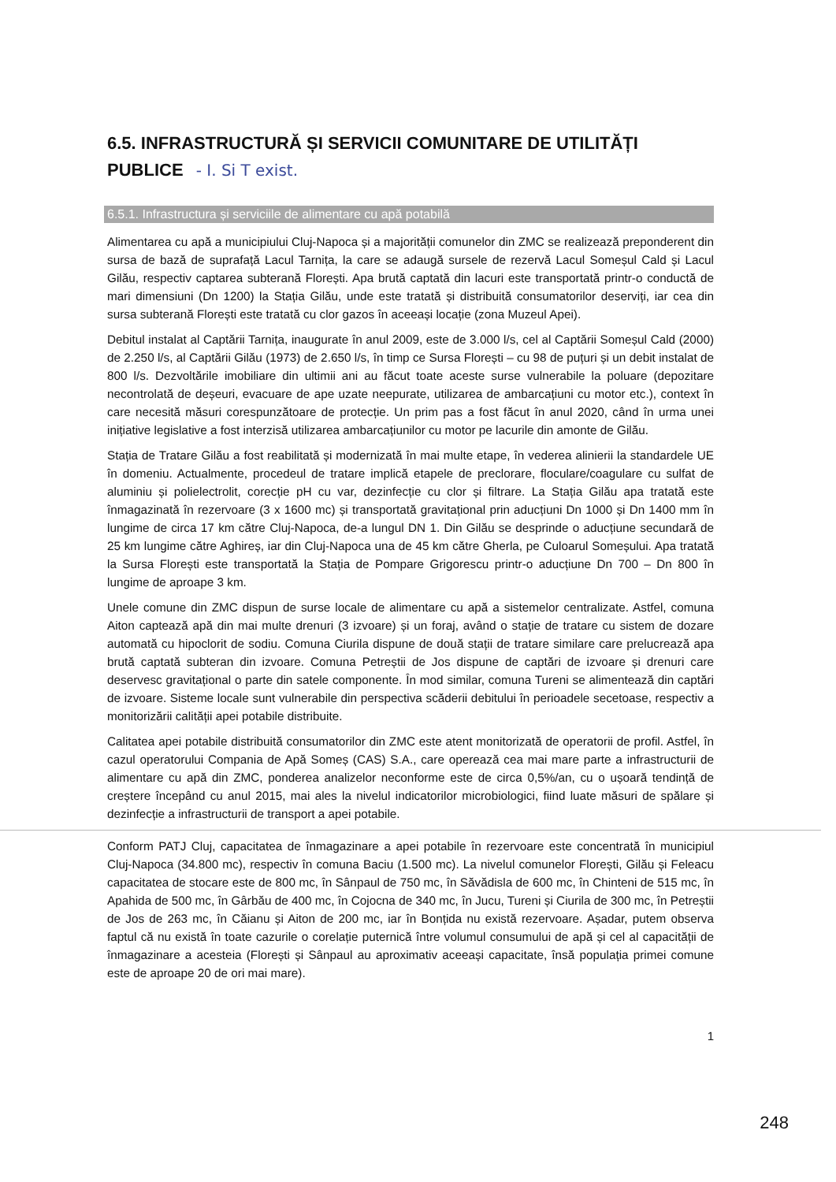6.5. INFRASTRUCTURĂ ȘI SERVICII COMUNITARE DE UTILITĂȚI PUBLICE - I. Si T exist.
6.5.1. Infrastructura și serviciile de alimentare cu apă potabilă
Alimentarea cu apă a municipiului Cluj-Napoca și a majorității comunelor din ZMC se realizează preponderent din sursa de bază de suprafață Lacul Tarnița, la care se adaugă sursele de rezervă Lacul Someșul Cald și Lacul Gilău, respectiv captarea subterană Florești. Apa brută captată din lacuri este transportată printr-o conductă de mari dimensiuni (Dn 1200) la Stația Gilău, unde este tratată și distribuită consumatorilor deserviți, iar cea din sursa subterană Florești este tratată cu clor gazos în aceeași locație (zona Muzeul Apei).
Debitul instalat al Captării Tarnița, inaugurate în anul 2009, este de 3.000 l/s, cel al Captării Someșul Cald (2000) de 2.250 l/s, al Captării Gilău (1973) de 2.650 l/s, în timp ce Sursa Florești – cu 98 de puțuri și un debit instalat de 800 l/s. Dezvoltările imobiliare din ultimii ani au făcut toate aceste surse vulnerabile la poluare (depozitare necontrolată de deșeuri, evacuare de ape uzate neepurate, utilizarea de ambarcațiuni cu motor etc.), context în care necesită măsuri corespunzătoare de protecție. Un prim pas a fost făcut în anul 2020, când în urma unei inițiative legislative a fost interzisă utilizarea ambarcațiunilor cu motor pe lacurile din amonte de Gilău.
Stația de Tratare Gilău a fost reabilitată și modernizată în mai multe etape, în vederea alinierii la standardele UE în domeniu. Actualmente, procedeul de tratare implică etapele de preclorare, floculare/coagulare cu sulfat de aluminiu și polielectrolit, corecție pH cu var, dezinfecție cu clor și filtrare. La Stația Gilău apa tratată este înmagazinată în rezervoare (3 x 1600 mc) și transportată gravitațional prin aducțiuni Dn 1000 și Dn 1400 mm în lungime de circa 17 km către Cluj-Napoca, de-a lungul DN 1. Din Gilău se desprinde o aducțiune secundară de 25 km lungime către Aghireș, iar din Cluj-Napoca una de 45 km către Gherla, pe Culoarul Someșului. Apa tratată la Sursa Florești este transportată la Stația de Pompare Grigorescu printr-o aducțiune Dn 700 – Dn 800 în lungime de aproape 3 km.
Unele comune din ZMC dispun de surse locale de alimentare cu apă a sistemelor centralizate. Astfel, comuna Aiton captează apă din mai multe drenuri (3 izvoare) și un foraj, având o stație de tratare cu sistem de dozare automată cu hipoclorit de sodiu. Comuna Ciurila dispune de două stații de tratare similare care prelucrează apa brută captată subteran din izvoare. Comuna Petreștii de Jos dispune de captări de izvoare și drenuri care deservesc gravitațional o parte din satele componente. În mod similar, comuna Tureni se alimentează din captări de izvoare. Sisteme locale sunt vulnerabile din perspectiva scăderii debitului în perioadele secetoase, respectiv a monitorizării calității apei potabile distribuite.
Calitatea apei potabile distribuită consumatorilor din ZMC este atent monitorizată de operatorii de profil. Astfel, în cazul operatorului Compania de Apă Someș (CAS) S.A., care operează cea mai mare parte a infrastructurii de alimentare cu apă din ZMC, ponderea analizelor neconforme este de circa 0,5%/an, cu o ușoară tendință de creștere începând cu anul 2015, mai ales la nivelul indicatorilor microbiologici, fiind luate măsuri de spălare și dezinfecție a infrastructurii de transport a apei potabile.
Conform PATJ Cluj, capacitatea de înmagazinare a apei potabile în rezervoare este concentrată în municipiul Cluj-Napoca (34.800 mc), respectiv în comuna Baciu (1.500 mc). La nivelul comunelor Florești, Gilău și Feleacu capacitatea de stocare este de 800 mc, în Sânpaul de 750 mc, în Săvădisla de 600 mc, în Chinteni de 515 mc, în Apahida de 500 mc, în Gârbău de 400 mc, în Cojocna de 340 mc, în Jucu, Tureni și Ciurila de 300 mc, în Petreștii de Jos de 263 mc, în Căianu și Aiton de 200 mc, iar în Bonțida nu există rezervoare. Așadar, putem observa faptul că nu există în toate cazurile o corelație puternică între volumul consumului de apă și cel al capacității de înmagazinare a acesteia (Florești și Sânpaul au aproximativ aceeași capacitate, însă populația primei comune este de aproape 20 de ori mai mare).
1
248